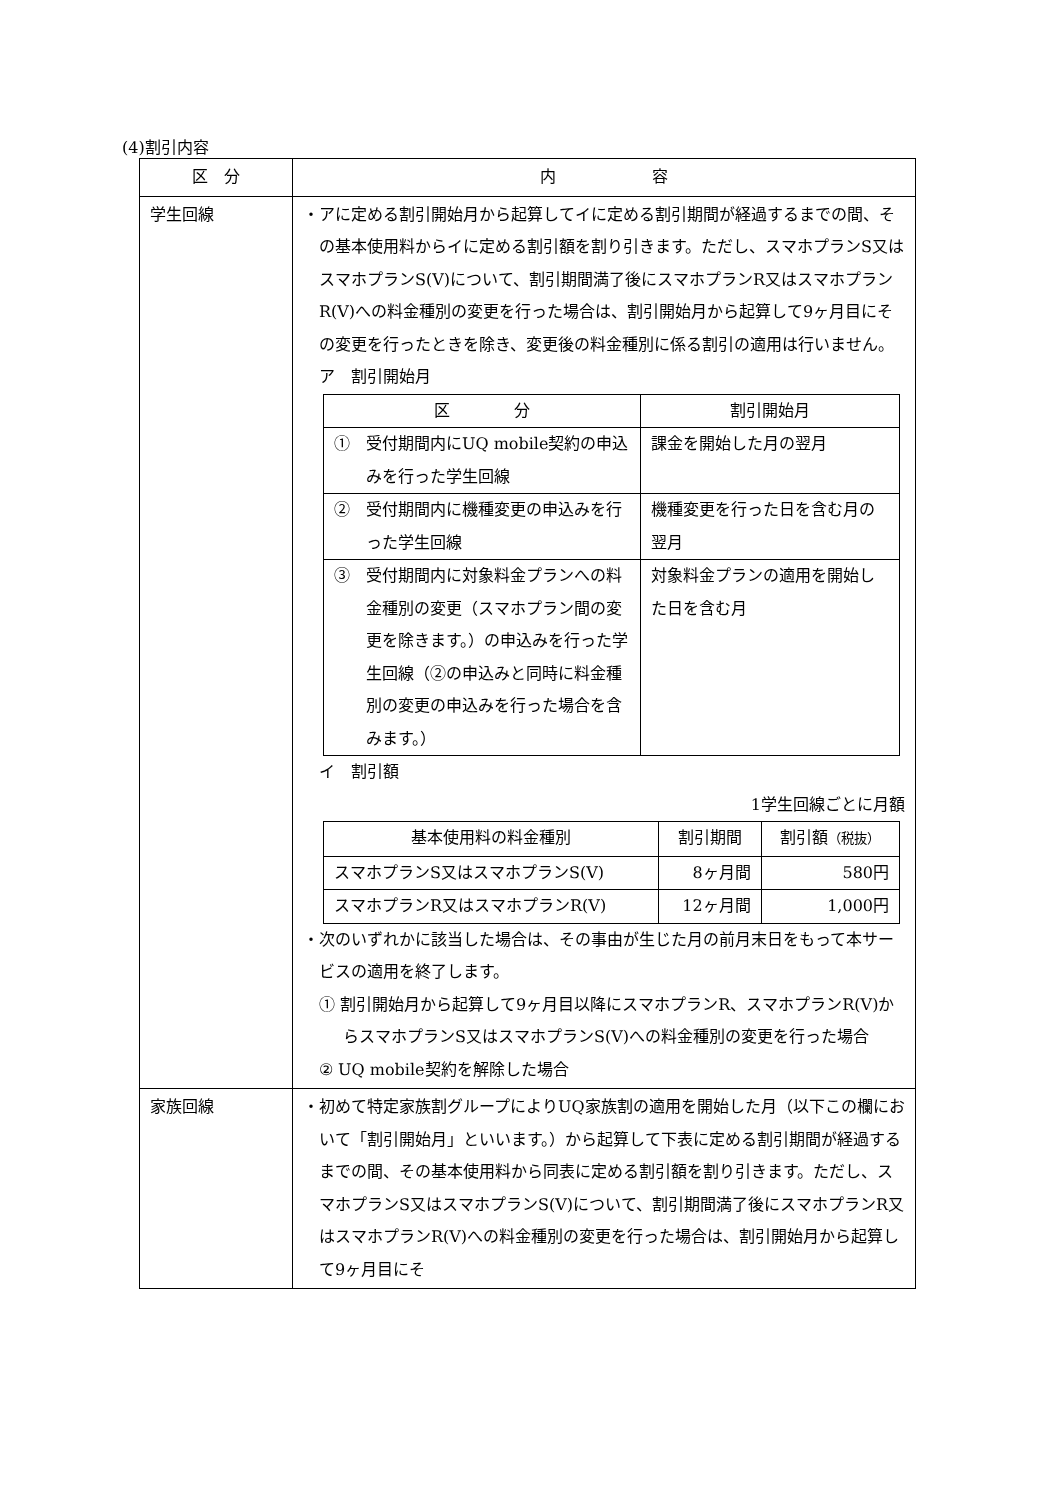(4)割引内容
| 区 分 | 内 容 |
| --- | --- |
| 学生回線 | ・アに定める割引開始月から起算してイに定める割引期間が経過するまでの間、その基本使用料からイに定める割引額を割り引きます。ただし、スマホプランS又はスマホプランS(V)について、割引期間満了後にスマホプランR又はスマホプランR(V)への料金種別の変更を行った場合は、割引開始月から起算して9ヶ月目にその変更を行ったときを除き、変更後の料金種別に係る割引の適用は行いません。 ア 割引開始月 / 区 分 / 割引開始月 / / --- / --- / / ① 受付期間内にUQ mobile契約の申込みを行った学生回線 / 課金を開始した月の翌月 / / ② 受付期間内に機種変更の申込みを行った学生回線 / 機種変更を行った日を含む月の翌月 / / ③ 受付期間内に対象料金プランへの料金種別の変更（スマホプラン間の変更を除きます。）の申込みを行った学生回線（②の申込みと同時に料金種別の変更の申込みを行った場合を含みます。） / 対象料金プランの適用を開始した日を含む月 / イ 割引額 1学生回線ごとに月額 / 基本使用料の料金種別 / 割引期間 / 割引額 （税抜） / / --- / --- / --- / / スマホプランS又はスマホプランS(V) / 8ヶ月間 / 580円 / / スマホプランR又はスマホプランR(V) / 12ヶ月間 / 1,000円 / ・次のいずれかに該当した場合は、その事由が生じた月の前月末日をもって本サービスの適用を終了します。 ① 割引開始月から起算して9ヶ月目以降にスマホプランR、スマホプランR(V)からスマホプランS又はスマホプランS(V)への料金種別の変更を行った場合 ② UQ mobile契約を解除した場合 |
| 家族回線 | ・初めて特定家族割グループによりUQ家族割の適用を開始した月（以下この欄において「割引開始月」といいます。）から起算して下表に定める割引期間が経過するまでの間、その基本使用料から同表に定める割引額を割り引きます。ただし、スマホプランS又はスマホプランS(V)について、割引期間満了後にスマホプランR又はスマホプランR(V)への料金種別の変更を行った場合は、割引開始月から起算して9ヶ月目にそ |